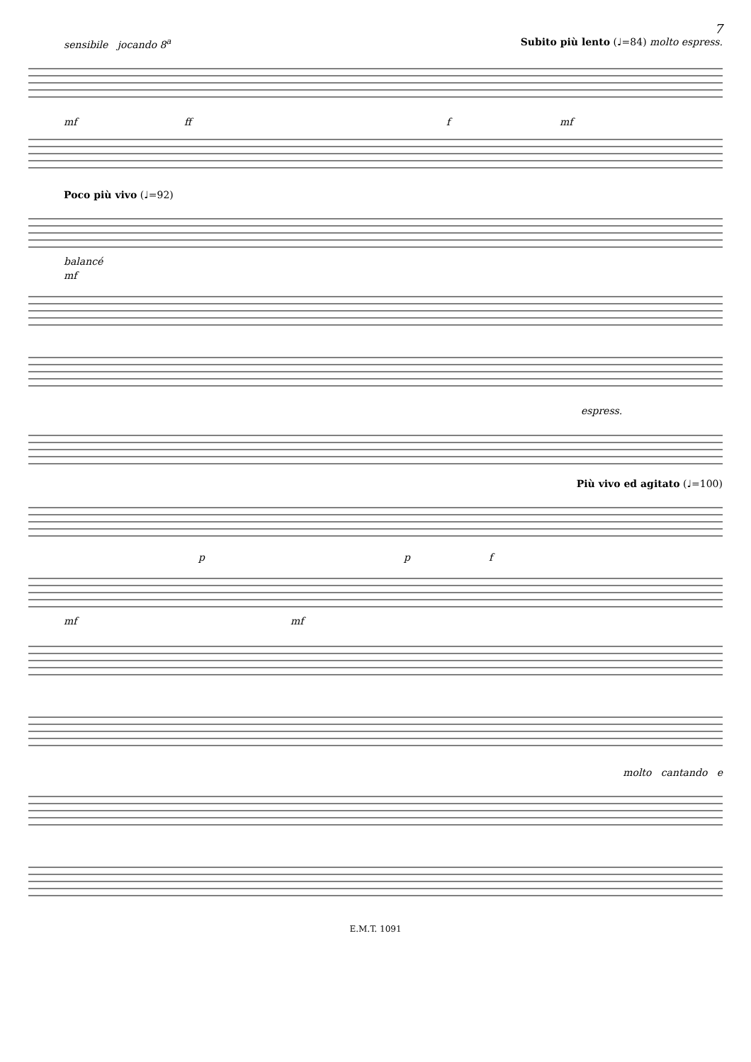7
sensibile jocando 8<sup>a</sup> Subito più lento (♩=84) molto espress.
mf
ff
f
mf
Poco più vivo (♩=92)
balancé
mf
espress.
Più vivo ed agitato (♩=100)
p
p
f
mf
mf
molto cantando e
E.M.T. 1091